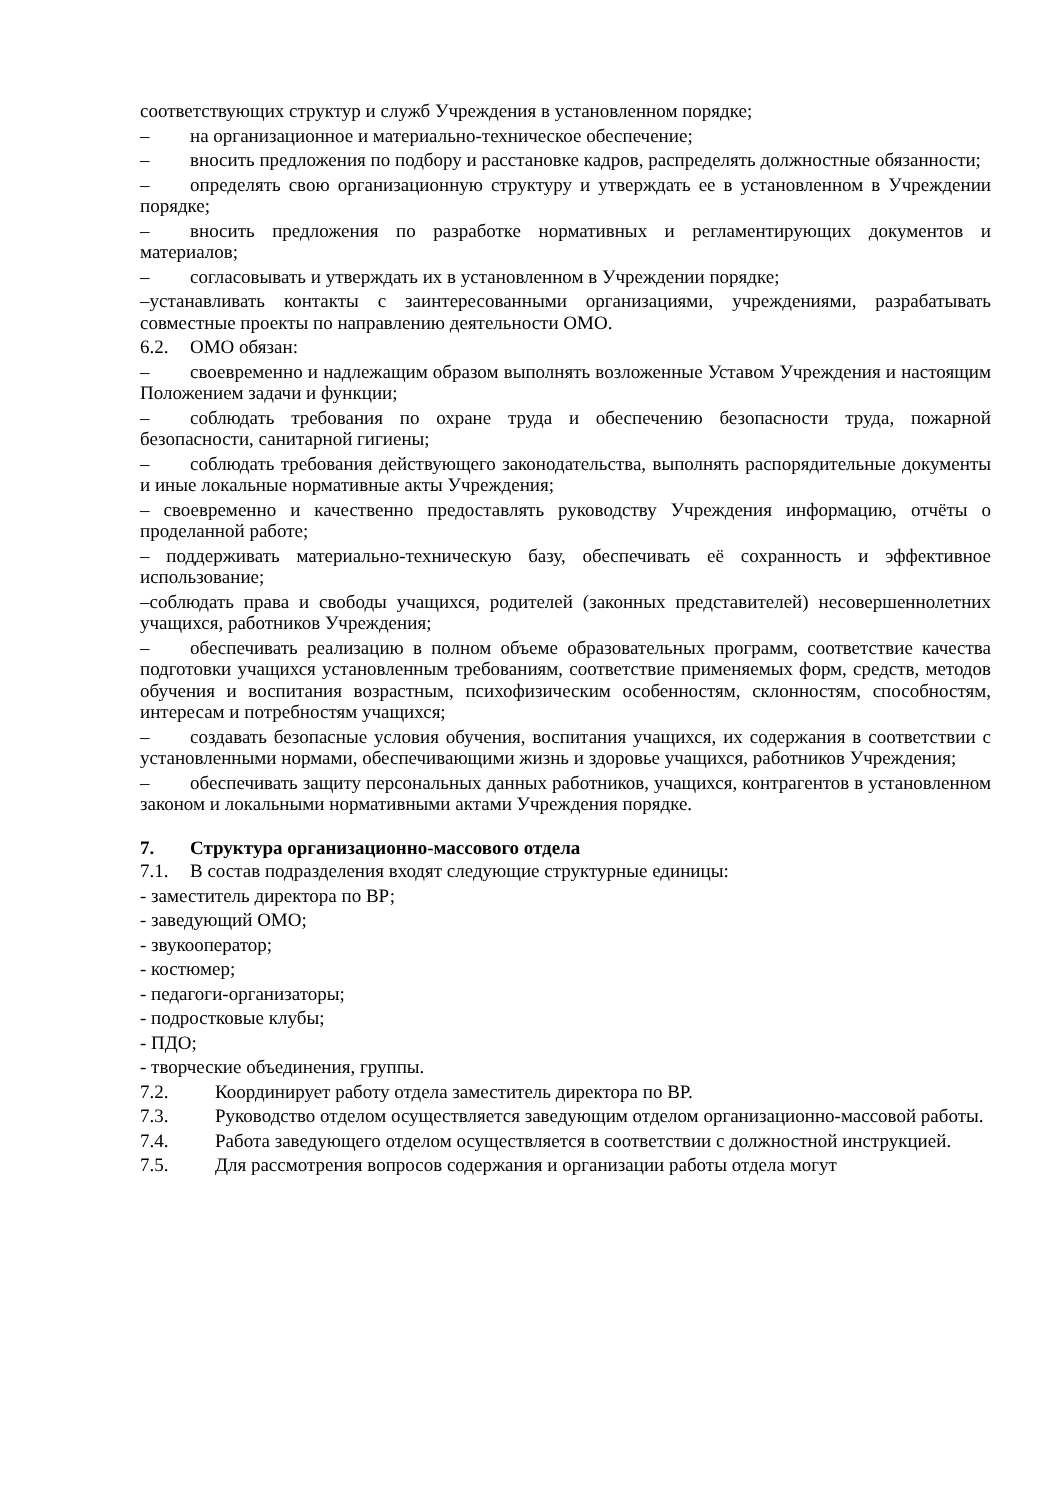соответствующих структур и служб Учреждения в установленном порядке;
– на организационное и материально-техническое обеспечение;
– вносить предложения по подбору и расстановке кадров, распределять должностные обязанности;
– определять свою организационную структуру и утверждать ее в установленном в Учреждении порядке;
– вносить предложения по разработке нормативных и регламентирующих документов и материалов;
– согласовывать и утверждать их в установленном в Учреждении порядке;
–устанавливать контакты с заинтересованными организациями, учреждениями, разрабатывать совместные проекты по направлению деятельности ОМО.
6.2. ОМО обязан:
– своевременно и надлежащим образом выполнять возложенные Уставом Учреждения и настоящим Положением задачи и функции;
– соблюдать требования по охране труда и обеспечению безопасности труда, пожарной безопасности, санитарной гигиены;
– соблюдать требования действующего законодательства, выполнять распорядительные документы и иные локальные нормативные акты Учреждения;
– своевременно и качественно предоставлять руководству Учреждения информацию, отчёты о проделанной работе;
– поддерживать материально-техническую базу, обеспечивать её сохранность и эффективное использование;
–соблюдать права и свободы учащихся, родителей (законных представителей) несовершеннолетних учащихся, работников Учреждения;
– обеспечивать реализацию в полном объеме образовательных программ, соответствие качества подготовки учащихся установленным требованиям, соответствие применяемых форм, средств, методов обучения и воспитания возрастным, психофизическим особенностям, склонностям, способностям, интересам и потребностям учащихся;
– создавать безопасные условия обучения, воспитания учащихся, их содержания в соответствии с установленными нормами, обеспечивающими жизнь и здоровье учащихся, работников Учреждения;
– обеспечивать защиту персональных данных работников, учащихся, контрагентов в установленном законом и локальными нормативными актами Учреждения порядке.
7. Структура организационно-массового отдела
7.1. В состав подразделения входят следующие структурные единицы:
- заместитель директора по ВР;
- заведующий ОМО;
- звукооператор;
- костюмер;
- педагоги-организаторы;
- подростковые клубы;
- ПДО;
- творческие объединения, группы.
7.2. Координирует работу отдела заместитель директора по ВР.
7.3. Руководство отделом осуществляется заведующим отделом организационно-массовой работы.
7.4. Работа заведующего отделом осуществляется в соответствии с должностной инструкцией.
7.5. Для рассмотрения вопросов содержания и организации работы отдела могут